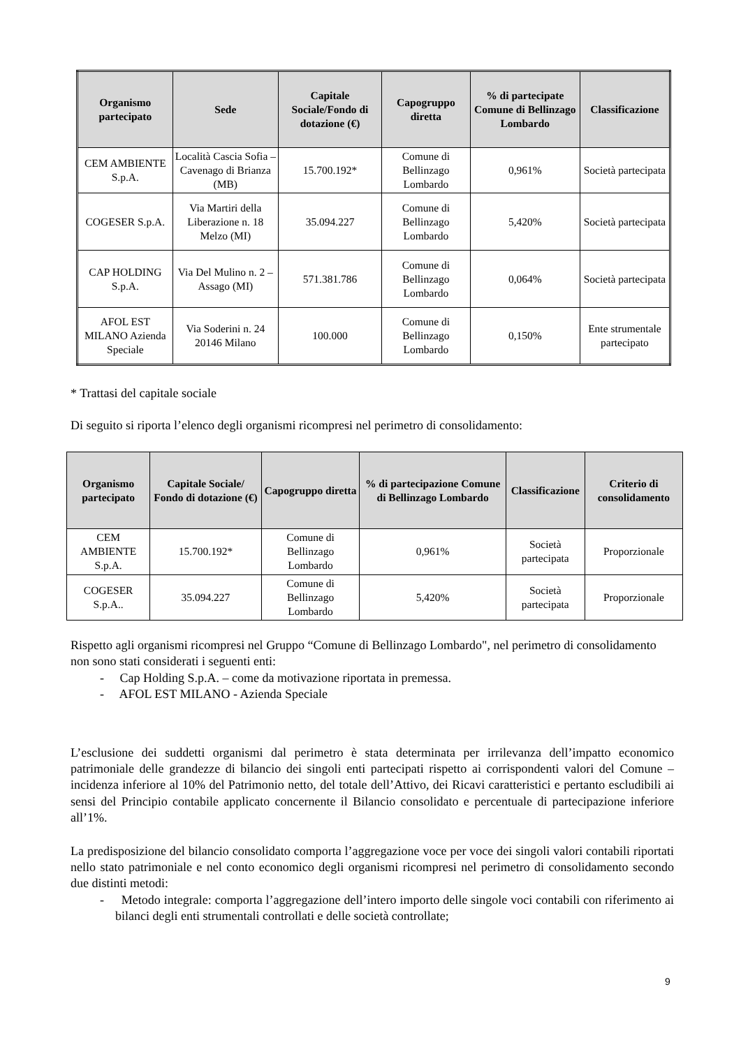| Organismo partecipato | Sede | Capitale Sociale/Fondo di dotazione (€) | Capogruppo diretta | % di partecipate Comune di Bellinzago Lombardo | Classificazione |
| --- | --- | --- | --- | --- | --- |
| CEM AMBIENTE S.p.A. | Località Cascia Sofia – Cavenago di Brianza (MB) | 15.700.192* | Comune di Bellinzago Lombardo | 0,961% | Società partecipata |
| COGESER S.p.A. | Via Martiri della Liberazione n. 18 Melzo (MI) | 35.094.227 | Comune di Bellinzago Lombardo | 5,420% | Società partecipata |
| CAP HOLDING S.p.A. | Via Del Mulino n. 2 – Assago (MI) | 571.381.786 | Comune di Bellinzago Lombardo | 0,064% | Società partecipata |
| AFOL EST MILANO Azienda Speciale | Via Soderini n. 24 20146 Milano | 100.000 | Comune di Bellinzago Lombardo | 0,150% | Ente strumentale partecipato |
* Trattasi del capitale sociale
Di seguito si riporta l’elenco degli organismi ricompresi nel perimetro di consolidamento:
| Organismo partecipato | Capitale Sociale/ Fondo di dotazione (€) | Capogruppo diretta | % di partecipazione Comune di Bellinzago Lombardo | Classificazione | Criterio di consolidamento |
| --- | --- | --- | --- | --- | --- |
| CEM AMBIENTE S.p.A. | 15.700.192* | Comune di Bellinzago Lombardo | 0,961% | Società partecipata | Proporzionale |
| COGESER S.p.A.. | 35.094.227 | Comune di Bellinzago Lombardo | 5,420% | Società partecipata | Proporzionale |
Rispetto agli organismi ricompresi nel Gruppo “Comune di Bellinzago Lombardo", nel perimetro di consolidamento non sono stati considerati i seguenti enti:
- Cap Holding S.p.A. – come da motivazione riportata in premessa.
- AFOL EST MILANO - Azienda Speciale
L’esclusione dei suddetti organismi dal perimetro è stata determinata per irrilevanza dell’impatto economico patrimoniale delle grandezze di bilancio dei singoli enti partecipati rispetto ai corrispondenti valori del Comune – incidenza inferiore al 10% del Patrimonio netto, del totale dell’Attivo, dei Ricavi caratteristici e pertanto escludibili ai sensi del Principio contabile applicato concernente il Bilancio consolidato e percentuale di partecipazione inferiore all’1%.
La predisposizione del bilancio consolidato comporta l’aggregazione voce per voce dei singoli valori contabili riportati nello stato patrimoniale e nel conto economico degli organismi ricompresi nel perimetro di consolidamento secondo due distinti metodi:
- Metodo integrale: comporta l’aggregazione dell’intero importo delle singole voci contabili con riferimento ai bilanci degli enti strumentali controllati e delle società controllate;
9